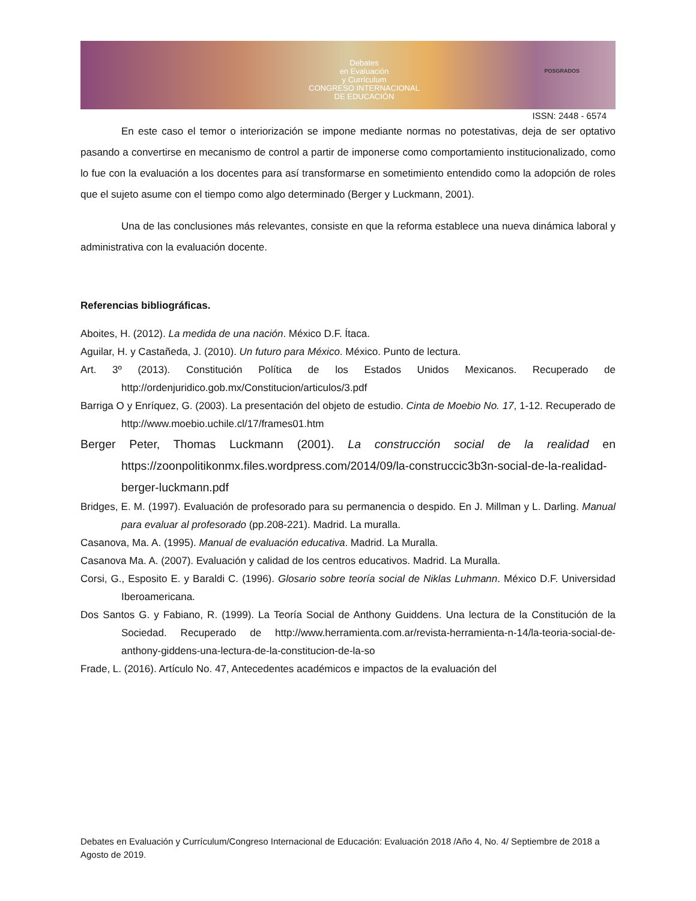Debates
en Evaluación
y Currículum
CONGRESO INTERNACIONAL
DE EDUCACIÓN
POSGRADOS
ISSN: 2448 - 6574
En este caso el temor o interiorización se impone mediante normas no potestativas, deja de ser optativo pasando a convertirse en mecanismo de control a partir de imponerse como comportamiento institucionalizado, como lo fue con la evaluación a los docentes para así transformarse en sometimiento entendido como la adopción de roles que el sujeto asume con el tiempo como algo determinado (Berger y Luckmann, 2001).
Una de las conclusiones más relevantes, consiste en que la reforma establece una nueva dinámica laboral y administrativa con la evaluación docente.
Referencias bibliográficas.
Aboites, H. (2012). La medida de una nación. México D.F. Ítaca.
Aguilar, H. y Castañeda, J. (2010). Un futuro para México. México. Punto de lectura.
Art. 3º (2013). Constitución Política de los Estados Unidos Mexicanos. Recuperado de http://ordenjuridico.gob.mx/Constitucion/articulos/3.pdf
Barriga O y Enríquez, G. (2003). La presentación del objeto de estudio. Cinta de Moebio No. 17, 1-12. Recuperado de http://www.moebio.uchile.cl/17/frames01.htm
Berger Peter, Thomas Luckmann (2001). La construcción social de la realidad en https://zoonpolitikonmx.files.wordpress.com/2014/09/la-construccic3b3n-social-de-la-realidad-berger-luckmann.pdf
Bridges, E. M. (1997). Evaluación de profesorado para su permanencia o despido. En J. Millman y L. Darling. Manual para evaluar al profesorado (pp.208-221). Madrid. La muralla.
Casanova, Ma. A. (1995). Manual de evaluación educativa. Madrid. La Muralla.
Casanova Ma. A. (2007). Evaluación y calidad de los centros educativos. Madrid. La Muralla.
Corsi, G., Esposito E. y Baraldi C. (1996). Glosario sobre teoría social de Niklas Luhmann. México D.F. Universidad Iberoamericana.
Dos Santos G. y Fabiano, R. (1999). La Teoría Social de Anthony Guiddens. Una lectura de la Constitución de la Sociedad. Recuperado de http://www.herramienta.com.ar/revista-herramienta-n-14/la-teoria-social-de-anthony-giddens-una-lectura-de-la-constitucion-de-la-so
Frade, L. (2016). Artículo No. 47, Antecedentes académicos e impactos de la evaluación del
Debates en Evaluación y Currículum/Congreso Internacional de Educación: Evaluación 2018 /Año 4, No. 4/ Septiembre de 2018 a Agosto de 2019.